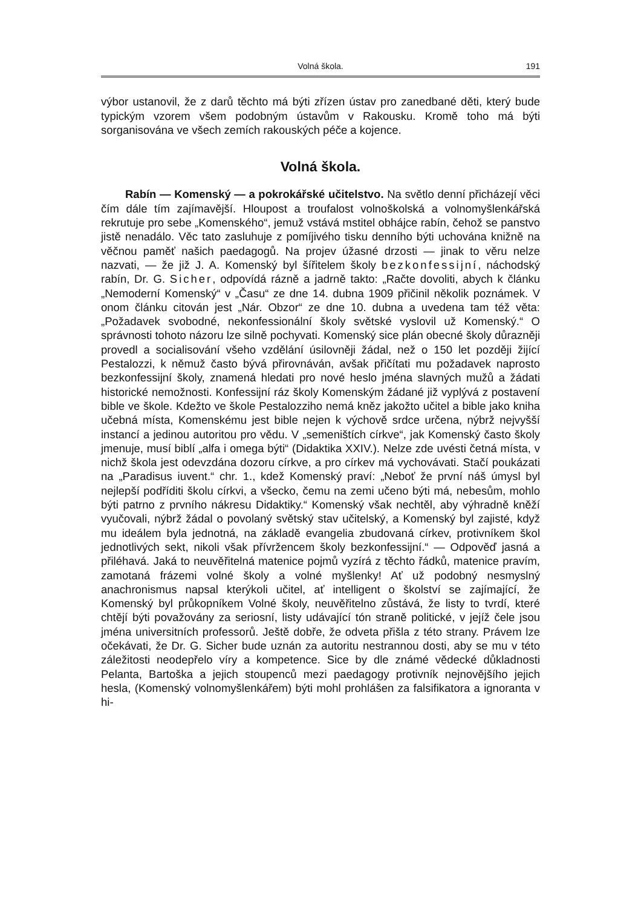Volná škola. 191
výbor ustanovil, že z darů těchto má býti zřízen ústav pro zanedbané děti, který bude typickým vzorem všem podobným ústavům v Rakousku. Kromě toho má býti sorganisována ve všech zemích rakouských péče a kojence.
Volná škola.
Rabín — Komenský — a pokrokářské učitelstvo. Na světlo denní přicházejí věci čím dále tím zajímavější. Hloupost a troufalost volnoškolská a volnomyšlenkářská rekrutuje pro sebe „Komenského“, jemuž vstává mstitel obhájce rabín, čehož se panstvo jistě nenadálo. Věc tato zasluhuje z pomíjivého tisku denního býti uchována knižně na věčnou paměť našich paedagogů. Na projev úžasné drzosti — jinak to věru nelze nazvati, — že již J. A. Komenský byl šířitelem školy bezkonfessijní, náchodský rabín, Dr. G. Sicher, odpovídá rázně a jadrně takto: „Račte dovoliti, abych k článku „Nemoderní Komenský“ v „Času“ ze dne 14. dubna 1909 přičinil několik poznámek. V onom článku citován jest „Nár. Obzor“ ze dne 10. dubna a uvedena tam též věta: „Požadavek svobodné, nekonfessionální školy světské vyslovil už Komenský.“ O správnosti tohoto názoru lze silně pochyvati. Komenský sice plán obecné školy důrazněji provedl a socialisování všeho vzdělání úsilovněji žádal, než o 150 let později žijící Pestalozzi, k němuž často bývá přirovnáván, avšak přičítati mu požadavek naprosto bezkonfessijní školy, znamená hledati pro nové heslo jména slavných mužů a žádati historické nemožnosti. Konfessijní ráz školy Komenským žádané již vyplývá z postavení bible ve škole. Kdežto ve škole Pestalozziho nemá kněz jakožto učitel a bible jako kniha učebná místa, Komenskému jest bible nejen k výchově srdce určena, nýbrž nejvyšší instancí a jedinou autoritou pro vědu. V „semeništích církve“, jak Komenský často školy jmenuje, musí biblí „alfa i omega býti“ (Didaktika XXIV.). Nelze zde uvésti četná místa, v nichž škola jest odevzdána dozoru církve, a pro církev má vychovávati. Stačí poukázati na „Paradisus iuvent.“ chr. 1., kdež Komenský praví: „Neboť že první náš úmysl byl nejlepší podříditi školu církvi, a všecko, čemu na zemi učeno býti má, nebesům, mohlo býti patrno z prvního nákresu Didaktiky.“ Komenský však nechtěl, aby výhradně kněží vyučovali, nýbrž žádal o povolaný světský stav učitelský, a Komenský byl zajisté, když mu ideálem byla jednotná, na základě evangelia zbudovaná církev, protivníkem škol jednotlivých sekt, nikoli však přívržencem školy bezkonfessijní.“ — Odpověď jasná a přiléhavá. Jaká to neuvěřitelná matenice pojmů vyzírá z těchto řádků, matenice pravím, zamotaná frázemi volné školy a volné myšlenky! Ať už podobný nesmyslný anachronismus napsal kterýkoli učitel, ať intelligent o školství se zajímající, že Komenský byl průkopníkem Volné školy, neuvěřitelno zůstává, že listy to tvrdí, které chtějí býti považovány za seriosní, listy udávající tón straně politické, v jejíž čele jsou jména universitních professorů. Ještě dobře, že odveta přišla z této strany. Právem lze očekávati, že Dr. G. Sicher bude uznán za autoritu nestrannou dosti, aby se mu v této záležitosti neodepřelo víry a kompetence. Sice by dle známé vědecké důkladnosti Pelanta, Bartoška a jejich stoupenců mezi paedagogy protivník nejnovějšího jejich hesla, (Komenský volnomyšlenkářem) býti mohl prohlášen za falsifikatora a ignoranta v hi-